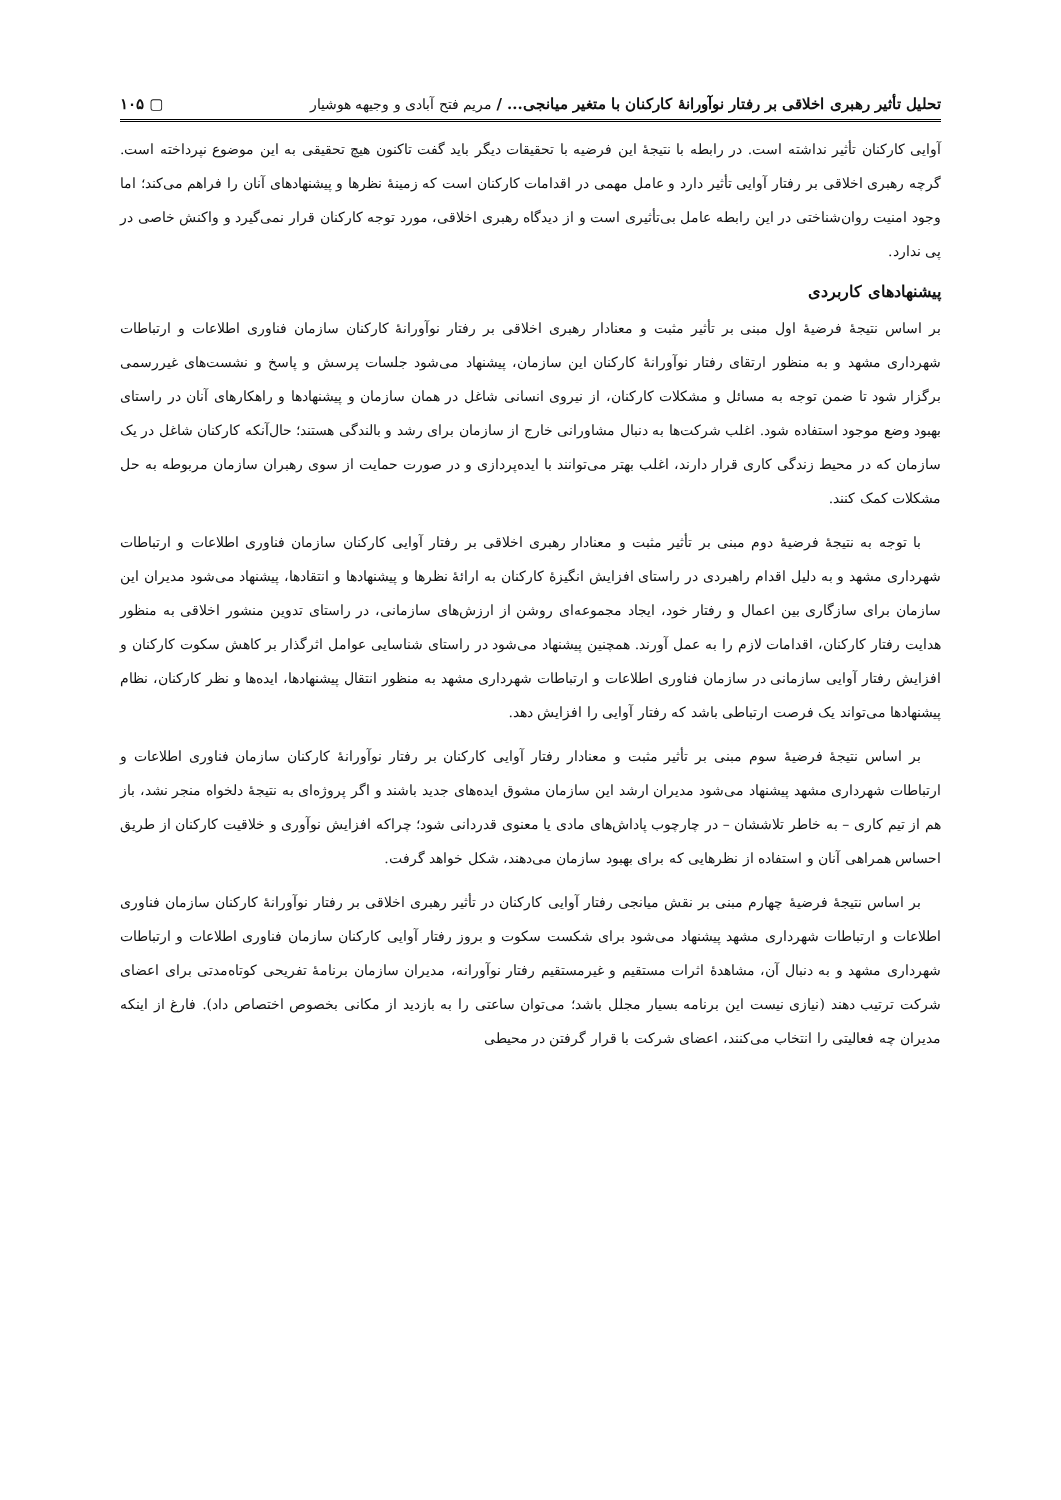تحلیل تأثیر رهبری اخلاقی بر رفتار نوآورانهٔ کارکنان با متغیر میانجی... / مریم فتح آبادی و وجیهه هوشیار ▢ ۱۰۵
آوایی کارکنان تأثیر نداشته است. در رابطه با نتیجهٔ این فرضیه با تحقیقات دیگر باید گفت تاکنون هیچ تحقیقی به این موضوع نپرداخته است. گرچه رهبری اخلاقی بر رفتار آوایی تأثیر دارد و عامل مهمی در اقدامات کارکنان است که زمینهٔ نظرها و پیشنهادهای آنان را فراهم می‌کند؛ اما وجود امنیت روان‌شناختی در این رابطه عامل بی‌تأثیری است و از دیدگاه رهبری اخلاقی، مورد توجه کارکنان قرار نمی‌گیرد و واکنش خاصی در پی ندارد.
پیشنهادهای کاربردی
بر اساس نتیجهٔ فرضیهٔ اول مبنی بر تأثیر مثبت و معنادار رهبری اخلاقی بر رفتار نوآورانهٔ کارکنان سازمان فناوری اطلاعات و ارتباطات شهرداری مشهد و به منظور ارتقای رفتار نوآورانهٔ کارکنان این سازمان، پیشنهاد می‌شود جلسات پرسش و پاسخ و نشست‌های غیررسمی برگزار شود تا ضمن توجه به مسائل و مشکلات کارکنان، از نیروی انسانی شاغل در همان سازمان و پیشنهادها و راهکارهای آنان در راستای بهبود وضع موجود استفاده شود. اغلب شرکت‌ها به دنبال مشاورانی خارج از سازمان برای رشد و بالندگی هستند؛ حال‌آنکه کارکنان شاغل در یک سازمان که در محیط زندگی کاری قرار دارند، اغلب بهتر می‌توانند با ایده‌پردازی و در صورت حمایت از سوی رهبران سازمان مربوطه به حل مشکلات کمک کنند.
با توجه به نتیجهٔ فرضیهٔ دوم مبنی بر تأثیر مثبت و معنادار رهبری اخلاقی بر رفتار آوایی کارکنان سازمان فناوری اطلاعات و ارتباطات شهرداری مشهد و به دلیل اقدام راهبردی در راستای افزایش انگیزهٔ کارکنان به ارائهٔ نظرها و پیشنهادها و انتقادها، پیشنهاد می‌شود مدیران این سازمان برای سازگاری بین اعمال و رفتار خود، ایجاد مجموعه‌ای روشن از ارزش‌های سازمانی، در راستای تدوین منشور اخلاقی به منظور هدایت رفتار کارکنان، اقدامات لازم را به عمل آورند. همچنین پیشنهاد می‌شود در راستای شناسایی عوامل اثرگذار بر کاهش سکوت کارکنان و افزایش رفتار آوایی سازمانی در سازمان فناوری اطلاعات و ارتباطات شهرداری مشهد به منظور انتقال پیشنهادها، ایده‌ها و نظر کارکنان، نظام پیشنهادها می‌تواند یک فرصت ارتباطی باشد که رفتار آوایی را افزایش دهد.
بر اساس نتیجهٔ فرضیهٔ سوم مبنی بر تأثیر مثبت و معنادار رفتار آوایی کارکنان بر رفتار نوآورانهٔ کارکنان سازمان فناوری اطلاعات و ارتباطات شهرداری مشهد پیشنهاد می‌شود مدیران ارشد این سازمان مشوق ایده‌های جدید باشند و اگر پروژه‌ای به نتیجهٔ دلخواه منجر نشد، باز هم از تیم کاری – به خاطر تلاششان – در چارچوب پاداش‌های مادی یا معنوی قدردانی شود؛ چراکه افزایش نوآوری و خلاقیت کارکنان از طریق احساس همراهی آنان و استفاده از نظرهایی که برای بهبود سازمان می‌دهند، شکل خواهد گرفت.
بر اساس نتیجهٔ فرضیهٔ چهارم مبنی بر نقش میانجی رفتار آوایی کارکنان در تأثیر رهبری اخلاقی بر رفتار نوآورانهٔ کارکنان سازمان فناوری اطلاعات و ارتباطات شهرداری مشهد پیشنهاد می‌شود برای شکست سکوت و بروز رفتار آوایی کارکنان سازمان فناوری اطلاعات و ارتباطات شهرداری مشهد و به دنبال آن، مشاهدهٔ اثرات مستقیم و غیرمستقیم رفتار نوآورانه، مدیران سازمان برنامهٔ تفریحی کوتاه‌مدتی برای اعضای شرکت ترتیب دهند (نیازی نیست این برنامه بسیار مجلل باشد؛ می‌توان ساعتی را به بازدید از مکانی بخصوص اختصاص داد). فارغ از اینکه مدیران چه فعالیتی را انتخاب می‌کنند، اعضای شرکت با قرار گرفتن در محیطی